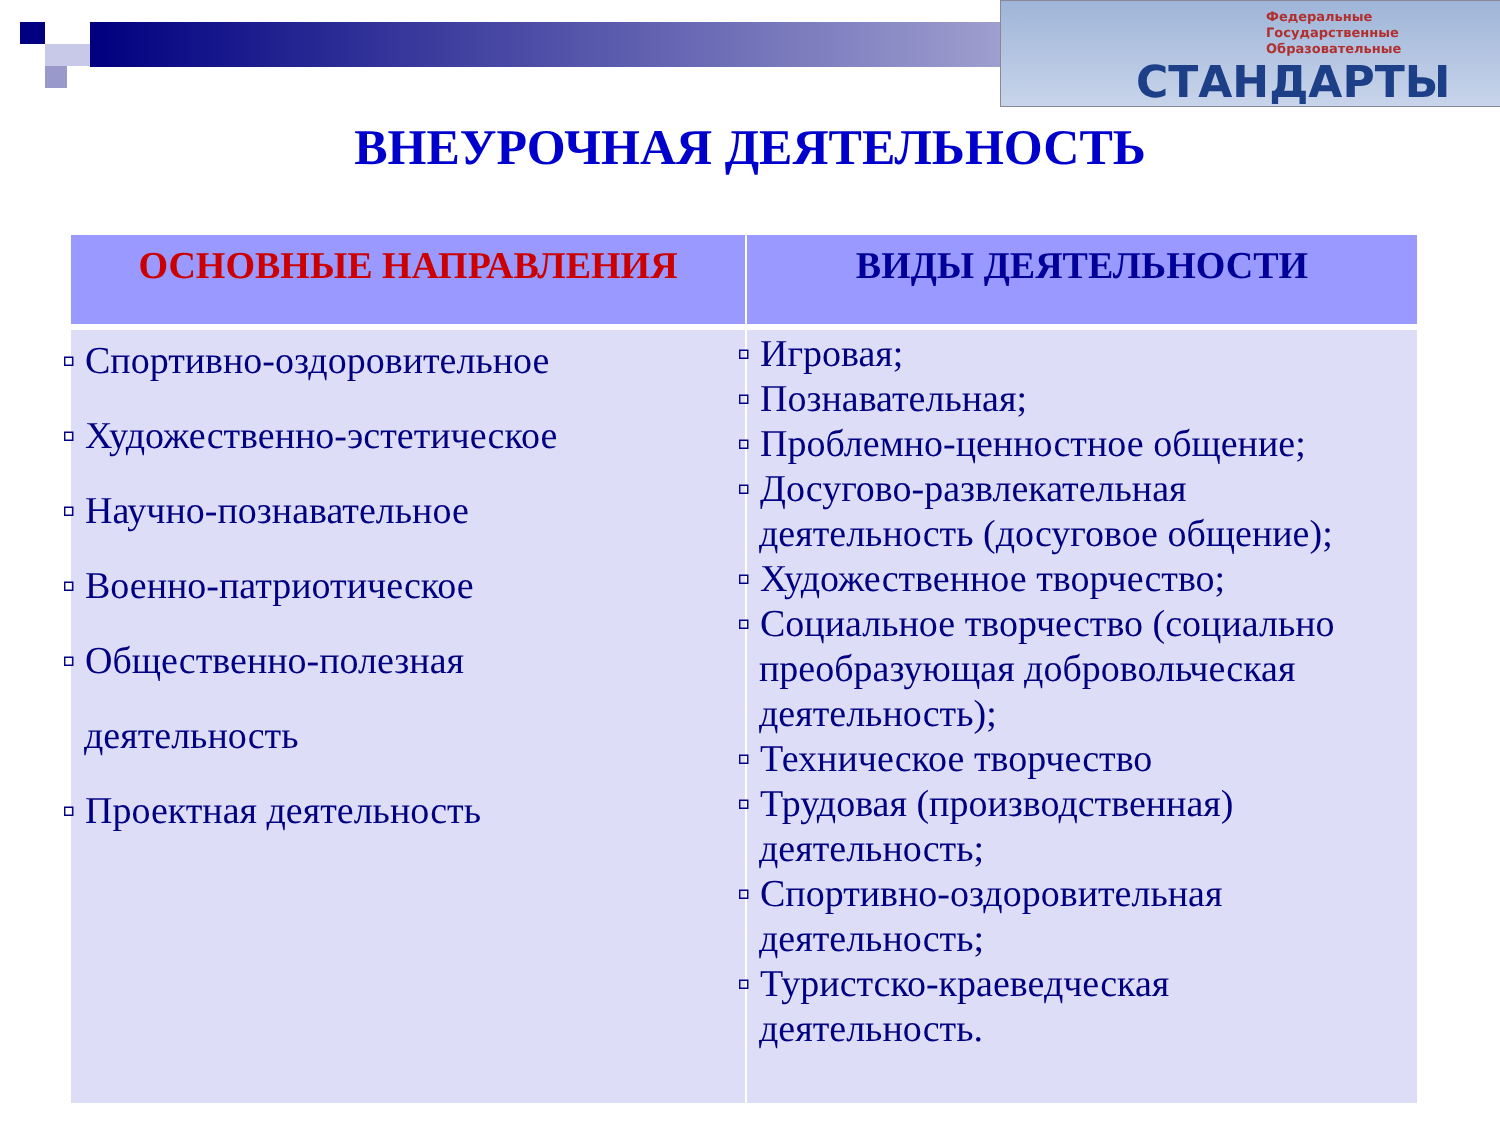Федеральные
Государственные
Образовательные
СТАНДАРТЫ
ВНЕУРОЧНАЯ ДЕЯТЕЛЬНОСТЬ
| ОСНОВНЫЕ НАПРАВЛЕНИЯ | ВИДЫ ДЕЯТЕЛЬНОСТИ |
| --- | --- |
| ▫ Спортивно-оздоровительное ▫ Художественно-эстетическое ▫ Научно-познавательное ▫ Военно-патриотическое ▫ Общественно-полезная деятельность ▫ Проектная деятельность | ▫ Игровая; ▫ Познавательная; ▫ Проблемно-ценностное общение; ▫ Досугово-развлекательная деятельность (досуговое общение); ▫ Художественное творчество; ▫ Социальное творчество (социально преобразующая добровольческая деятельность); ▫ Техническое творчество ▫ Трудовая (производственная) деятельность; ▫ Спортивно-оздоровительная деятельность; ▫ Туристско-краеведческая деятельность. |